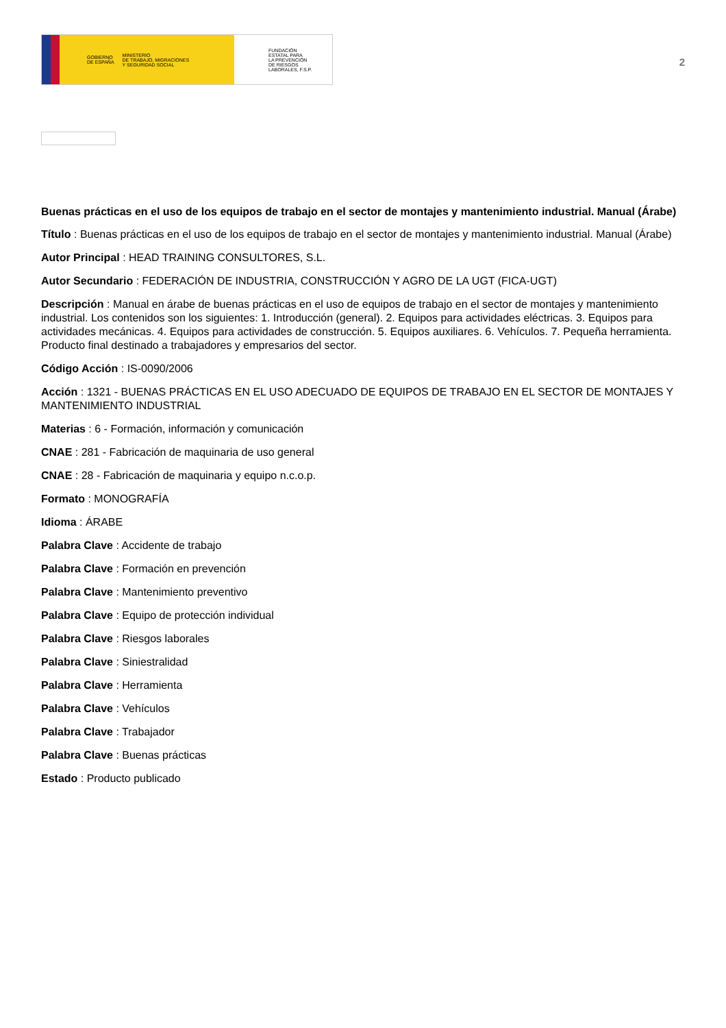GOBIERNO
DE ESPAÑA MINISTERIO
DE TRABAJO, MIGRACIONES
Y SEGURIDAD SOCIAL
FUNDACIÓN
ESTATAL PARA
LA PREVENCIÓN
DE RIESGOS
LABORALES, F.S.P.
2
Buenas prácticas en el uso de los equipos de trabajo en el sector de montajes y mantenimiento industrial. Manual (Árabe)
Título : Buenas prácticas en el uso de los equipos de trabajo en el sector de montajes y mantenimiento industrial. Manual (Árabe)
Autor Principal : HEAD TRAINING CONSULTORES, S.L.
Autor Secundario : FEDERACIÓN DE INDUSTRIA, CONSTRUCCIÓN Y AGRO DE LA UGT (FICA-UGT)
Descripción : Manual en árabe de buenas prácticas en el uso de equipos de trabajo en el sector de montajes y mantenimiento industrial. Los contenidos son los siguientes: 1. Introducción (general). 2. Equipos para actividades eléctricas. 3. Equipos para actividades mecánicas. 4. Equipos para actividades de construcción. 5. Equipos auxiliares. 6. Vehículos. 7. Pequeña herramienta. Producto final destinado a trabajadores y empresarios del sector.
Código Acción : IS-0090/2006
Acción : 1321 - BUENAS PRÁCTICAS EN EL USO ADECUADO DE EQUIPOS DE TRABAJO EN EL SECTOR DE MONTAJES Y MANTENIMIENTO INDUSTRIAL
Materias : 6 - Formación, información y comunicación
CNAE : 281 - Fabricación de maquinaria de uso general
CNAE : 28 - Fabricación de maquinaria y equipo n.c.o.p.
Formato : MONOGRAFÍA
Idioma : ÁRABE
Palabra Clave : Accidente de trabajo
Palabra Clave : Formación en prevención
Palabra Clave : Mantenimiento preventivo
Palabra Clave : Equipo de protección individual
Palabra Clave : Riesgos laborales
Palabra Clave : Siniestralidad
Palabra Clave : Herramienta
Palabra Clave : Vehículos
Palabra Clave : Trabajador
Palabra Clave : Buenas prácticas
Estado : Producto publicado